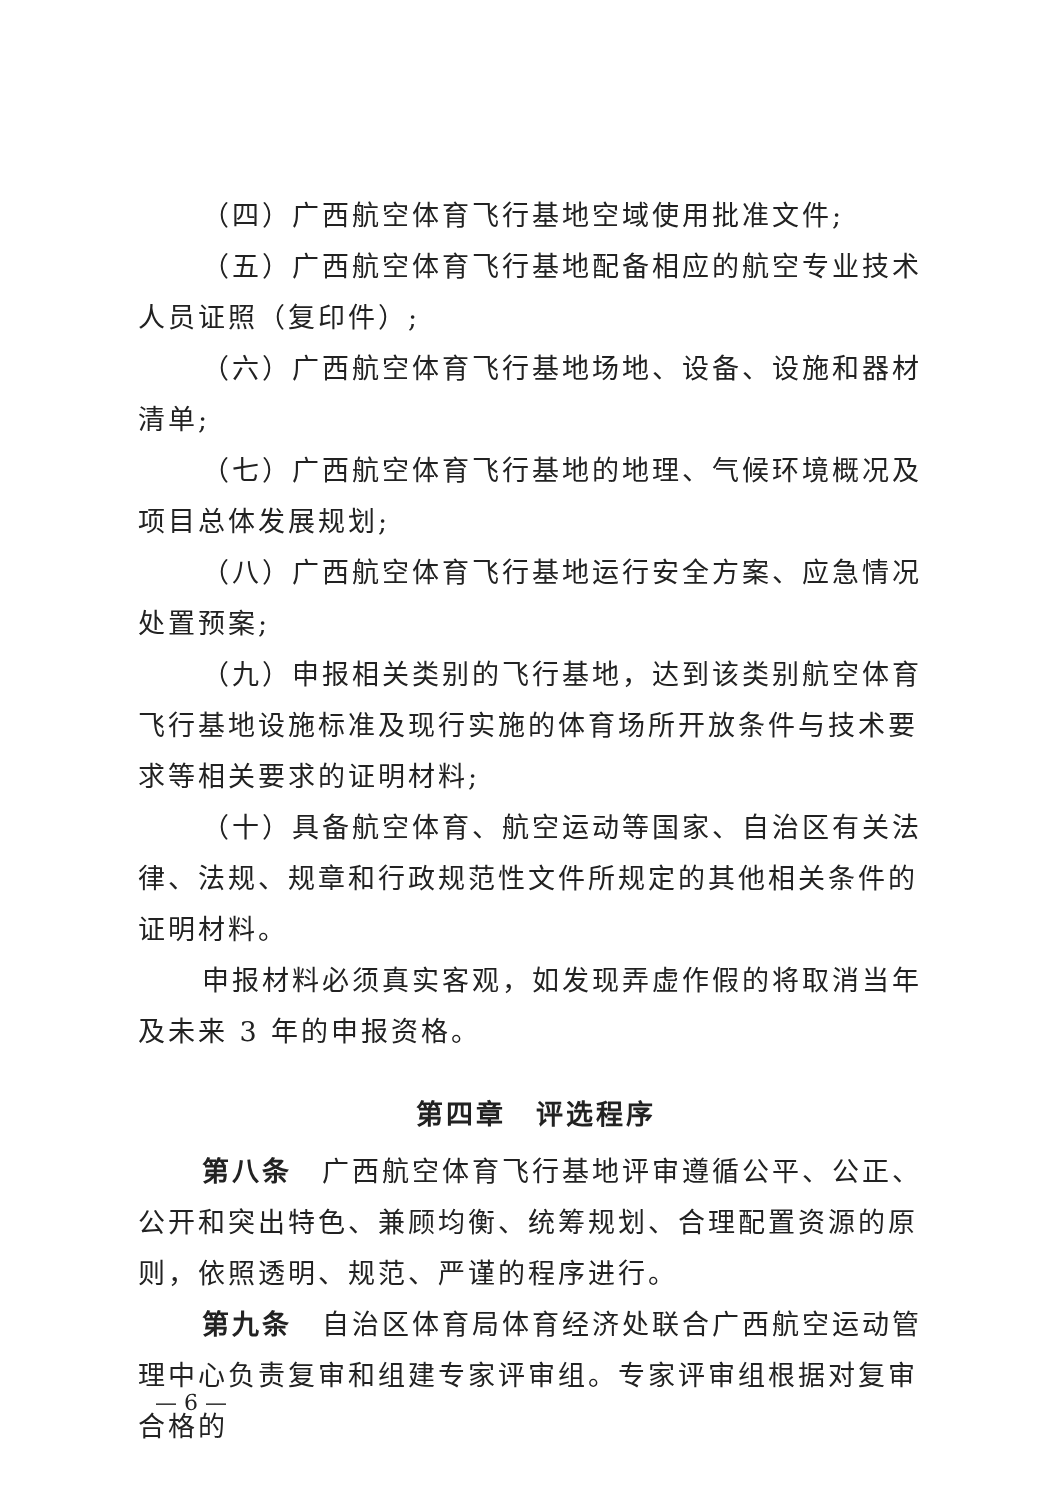（四）广西航空体育飞行基地空域使用批准文件;
（五）广西航空体育飞行基地配备相应的航空专业技术人员证照（复印件）;
（六）广西航空体育飞行基地场地、设备、设施和器材清单;
（七）广西航空体育飞行基地的地理、气候环境概况及项目总体发展规划;
（八）广西航空体育飞行基地运行安全方案、应急情况处置预案;
（九）申报相关类别的飞行基地，达到该类别航空体育飞行基地设施标准及现行实施的体育场所开放条件与技术要求等相关要求的证明材料;
（十）具备航空体育、航空运动等国家、自治区有关法律、法规、规章和行政规范性文件所规定的其他相关条件的证明材料。
申报材料必须真实客观，如发现弄虚作假的将取消当年及未来 3 年的申报资格。
第四章　评选程序
第八条　广西航空体育飞行基地评审遵循公平、公正、公开和突出特色、兼顾均衡、统筹规划、合理配置资源的原则，依照透明、规范、严谨的程序进行。
第九条　自治区体育局体育经济处联合广西航空运动管理中心负责复审和组建专家评审组。专家评审组根据对复审合格的
— 6 —